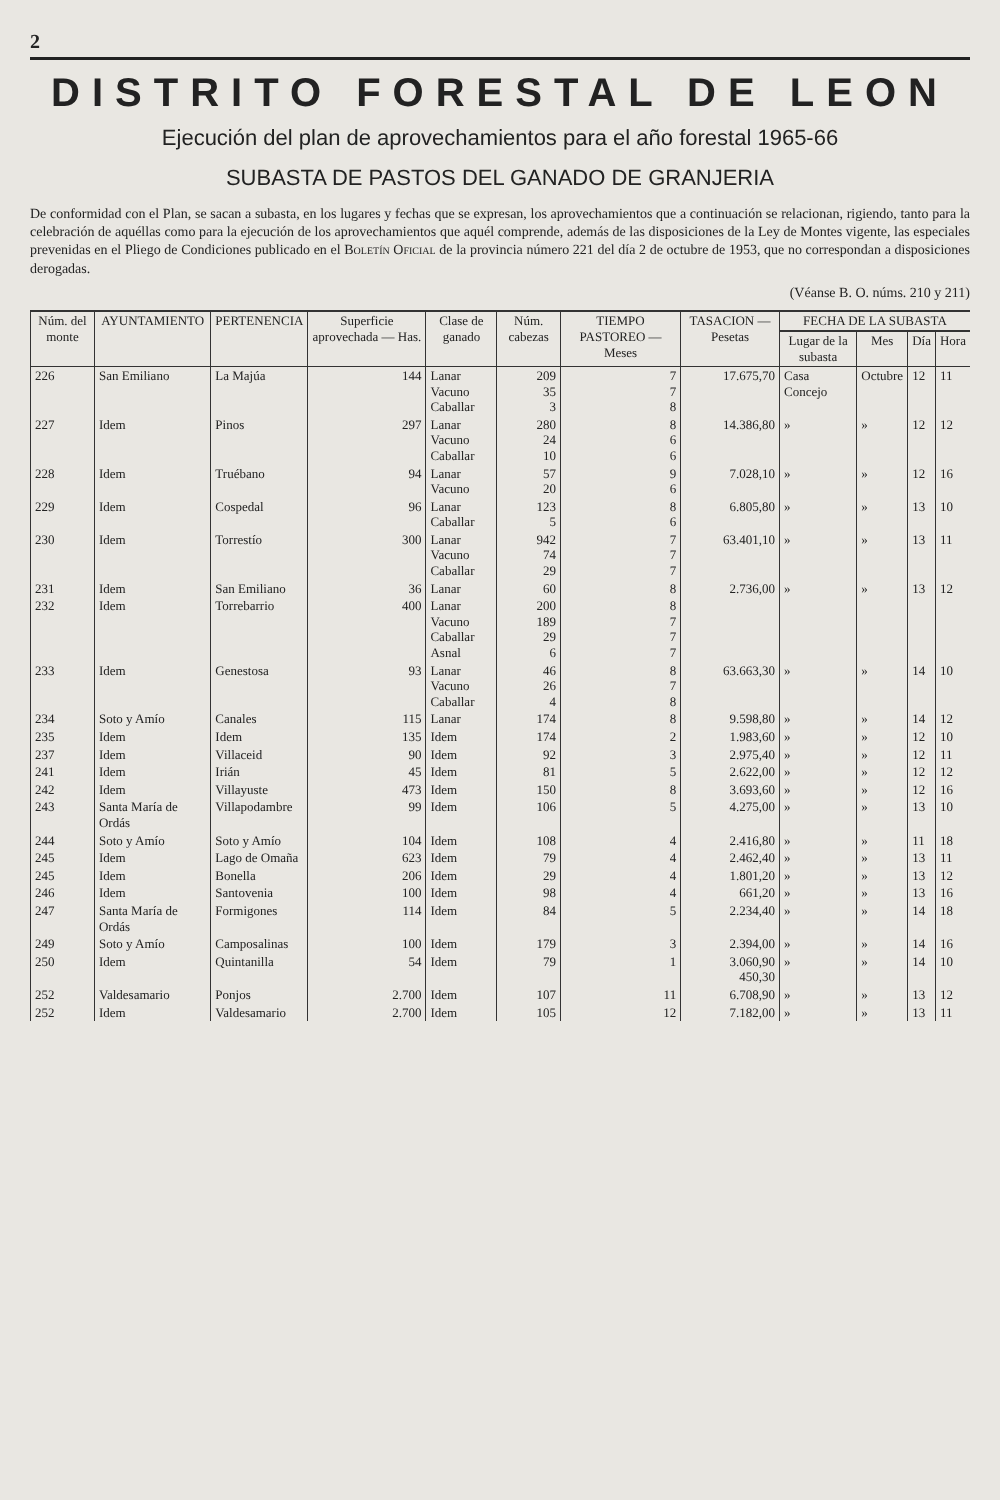2
DISTRITO FORESTAL DE LEON
Ejecución del plan de aprovechamientos para el año forestal 1965-66
SUBASTA DE PASTOS DEL GANADO DE GRANJERIA
De conformidad con el Plan, se sacan a subasta, en los lugares y fechas que se expresan, los aprovechamientos que a continuación se relacionan, rigiendo, tanto para la celebración de aquéllas como para la ejecución de los aprovechamientos que aquél comprende, además de las disposiciones de la Ley de Montes vigente, las especiales prevenidas en el Pliego de Condiciones publicado en el Boletín Oficial de la provincia número 221 del día 2 de octubre de 1953, que no correspondan a disposiciones derogadas.
(Véanse B. O. núms. 210 y 211)
| Núm. del monte | AYUNTAMIENTO | PERTENENCIA | Superficie aprovechada — Has. | Clase de ganado | Núm. cabezas | TIEMPO PASTOREO — Meses | TASACION — Pesetas | FECHA DE LA SUBASTA | | | |
| --- | --- | --- | --- | --- | --- | --- | --- | --- | --- | --- | --- |
| | | | | | | | | Lugar de la subasta | Mes | Día | Hora |
| 226 | San Emiliano | La Majúa | 144 | Lanar Vacuno Caballar | 209 35 3 | 7 7 8 | 17.675,70 | Casa Concejo | Octubre | 12 | 11 |
| 227 | Idem | Pinos | 297 | Lanar Vacuno Caballar | 280 24 10 | 8 6 6 | 14.386,80 | » | » | 12 | 12 |
| 228 | Idem | Truébano | 94 | Lanar Vacuno | 57 20 | 9 6 | 7.028,10 | » | » | 12 | 16 |
| 229 | Idem | Cospedal | 96 | Lanar Caballar | 123 5 | 8 6 | 6.805,80 | » | » | 13 | 10 |
| 230 | Idem | Torrestío | 300 | Lanar Vacuno Caballar | 942 74 29 | 7 7 7 | 63.401,10 | » | » | 13 | 11 |
| 231 | Idem | San Emiliano | 36 | Lanar | 60 | 8 | 2.736,00 | » | » | 13 | 12 |
| 232 | Idem | Torrebarrio | 400 | Lanar Vacuno Caballar Asnal | 200 189 29 6 | 8 7 7 7 | | | | | |
| 233 | Idem | Genestosa | 93 | Lanar Vacuno Caballar | 46 26 4 | 8 7 8 | 63.663,30 | » | » | 14 | 10 |
| 234 | Soto y Amío | Canales | 115 | Lanar | 174 | 8 | 9.598,80 | » | » | 14 | 12 |
| 235 | Idem | Idem | 135 | Idem | 174 | 2 | 1.983,60 | » | » | 12 | 10 |
| 237 | Idem | Villaceid | 90 | Idem | 92 | 3 | 2.975,40 | » | » | 12 | 11 |
| 241 | Idem | Irián | 45 | Idem | 81 | 5 | 2.622,00 | » | » | 12 | 12 |
| 242 | Idem | Villayuste | 473 | Idem | 150 | 8 | 3.693,60 | » | » | 12 | 16 |
| 243 | Santa María de Ordás | Villapodambre | 99 | Idem | 106 | 5 | 4.275,00 | » | » | 13 | 10 |
| 244 | Soto y Amío | Soto y Amío | 104 | Idem | 108 | 4 | 2.416,80 | » | » | 11 | 18 |
| 245 | Idem | Lago de Omaña | 623 | Idem | 79 | 4 | 2.462,40 | » | » | 13 | 11 |
| 245 | Idem | Bonella | 206 | Idem | 29 | 4 | 1.801,20 | » | » | 13 | 12 |
| 246 | Idem | Santovenia | 100 | Idem | 98 | 4 | 661,20 | » | » | 13 | 16 |
| 247 | Santa María de Ordás | Formigones | 114 | Idem | 84 | 5 | 2.234,40 | » | » | 14 | 18 |
| 249 | Soto y Amío | Camposalinas | 100 | Idem | 179 | 3 | 2.394,00 | » | » | 14 | 16 |
| 250 | Idem | Quintanilla | 54 | Idem | 79 | 1 | 3.060,90 450,30 | » | » | 14 | 10 |
| 252 | Valdesamario | Ponjos | 2.700 | Idem | 107 | 11 | 6.708,90 | » | » | 13 | 12 |
| 252 | Idem | Valdesamario | 2.700 | Idem | 105 | 12 | 7.182,00 | » | » | 13 | 11 |